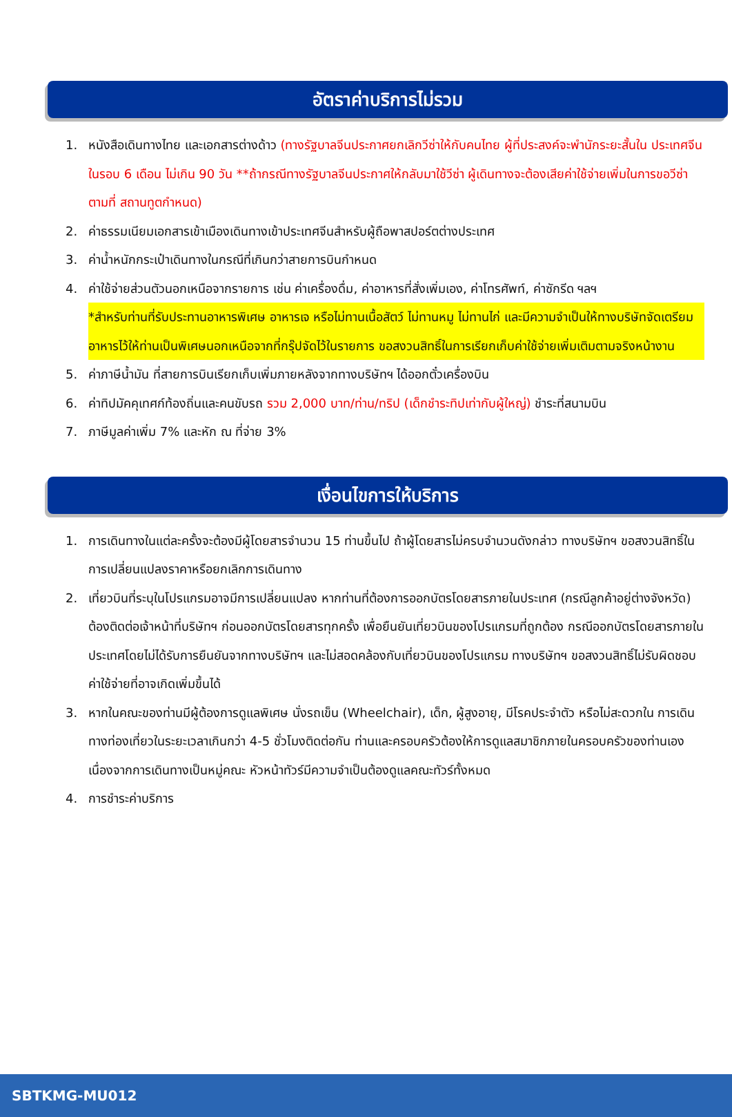อัตราค่าบริการไม่รวม
1. หนังสือเดินทางไทย และเอกสารต่างด้าว (ทางรัฐบาลจีนประกาศยกเลิกวีซ่าให้กับคนไทย ผู้ที่ประสงค์จะพำนักระยะสั้นใน ประเทศจีนในรอบ 6 เดือน ไม่เกิน 90 วัน **ถ้ากรณีทางรัฐบาลจีนประกาศให้กลับมาใช้วีซ่า ผู้เดินทางจะต้องเสียค่าใช้จ่ายเพิ่มในการขอวีซ่าตามที่ สถานทูตกำหนด)
2. ค่าธรรมเนียมเอกสารเข้าเมืองเดินทางเข้าประเทศจีนสำหรับผู้ถือพาสปอร์ตต่างประเทศ
3. ค่าน้ำหนักกระเป๋าเดินทางในกรณีที่เกินกว่าสายการบินกำหนด
4. ค่าใช้จ่ายส่วนตัวนอกเหนือจากรายการ เช่น ค่าเครื่องดื่ม, ค่าอาหารที่สั่งเพิ่มเอง, ค่าโทรศัพท์, ค่าซักรีด ฯลฯ
*สำหรับท่านที่รับประทานอาหารพิเศษ อาหารเจ หรือไม่ทานเนื้อสัตว์ ไม่ทานหมู ไม่ทานไก่ และมีความจำเป็นให้ทางบริษัทจัดเตรียมอาหารไว้ให้ท่านเป็นพิเศษนอกเหนือจากที่กรุ๊ปจัดไว้ในรายการ ขอสงวนสิทธิ์ในการเรียกเก็บค่าใช้จ่ายเพิ่มเติมตามจริงหน้างาน
5. ค่าภาษีน้ำมัน ที่สายการบินเรียกเก็บเพิ่มภายหลังจากทางบริษัทฯ ได้ออกตั๋วเครื่องบิน
6. ค่าทิปมัคคุเทศก์ท้องถิ่นและคนขับรถ รวม 2,000 บาท/ท่าน/ทริป (เด็กชำระทิปเท่ากับผู้ใหญ่) ชำระที่สนามบิน
7. ภาษีมูลค่าเพิ่ม 7% และหัก ณ ที่จ่าย 3%
เงื่อนไขการให้บริการ
1. การเดินทางในแต่ละครั้งจะต้องมีผู้โดยสารจำนวน 15 ท่านขึ้นไป ถ้าผู้โดยสารไม่ครบจำนวนดังกล่าว ทางบริษัทฯ ขอสงวนสิทธิ์ในการเปลี่ยนแปลงราคาหรือยกเลิกการเดินทาง
2. เที่ยวบินที่ระบุในโปรแกรมอาจมีการเปลี่ยนแปลง หากท่านที่ต้องการออกบัตรโดยสารภายในประเทศ (กรณีลูกค้าอยู่ต่างจังหวัด) ต้องติดต่อเจ้าหน้าที่บริษัทฯ ก่อนออกบัตรโดยสารทุกครั้ง เพื่อยืนยันเที่ยวบินของโปรแกรมที่ถูกต้อง กรณีออกบัตรโดยสารภายในประเทศโดยไม่ได้รับการยืนยันจากทางบริษัทฯ และไม่สอดคล้องกับเที่ยวบินของโปรแกรม ทางบริษัทฯ ขอสงวนสิทธิ์ไม่รับผิดชอบค่าใช้จ่ายที่อาจเกิดเพิ่มขึ้นได้
3. หากในคณะของท่านมีผู้ต้องการดูแลพิเศษ นั่งรถเข็น (Wheelchair), เด็ก, ผู้สูงอายุ, มีโรคประจำตัว หรือไม่สะดวกใน การเดินทางท่องเที่ยวในระยะเวลาเกินกว่า 4-5 ชั่วโมงติดต่อกัน ท่านและครอบครัวต้องให้การดูแลสมาชิกภายในครอบครัวของท่านเอง เนื่องจากการเดินทางเป็นหมู่คณะ หัวหน้าทัวร์มีความจำเป็นต้องดูแลคณะทัวร์ทั้งหมด
4. การชำระค่าบริการ
SBTKMG-MU012